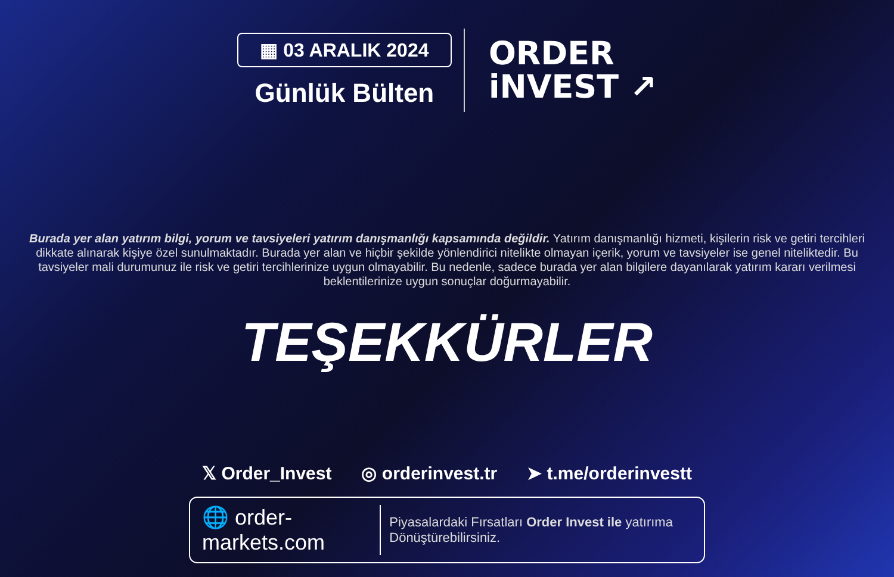▦ 03 ARALIK 2024
Günlük Bülten
ORDER
iNVEST ↗
Burada yer alan yatırım bilgi, yorum ve tavsiyeleri yatırım danışmanlığı kapsamında değildir. Yatırım danışmanlığı hizmeti, kişilerin risk ve getiri tercihleri dikkate alınarak kişiye özel sunulmaktadır. Burada yer alan ve hiçbir şekilde yönlendirici nitelikte olmayan içerik, yorum ve tavsiyeler ise genel niteliktedir. Bu tavsiyeler mali durumunuz ile risk ve getiri tercihlerinize uygun olmayabilir. Bu nedenle, sadece burada yer alan bilgilere dayanılarak yatırım kararı verilmesi beklentilerinize uygun sonuçlar doğurmayabilir.
TEŞEKKÜRLER
𝕏 Order_Invest ◎ orderinvest.tr ➤ t.me/orderinvestt
🌐 order-markets.com
Piyasalardaki Fırsatları Order Invest ile yatırıma Dönüştürebilirsiniz.